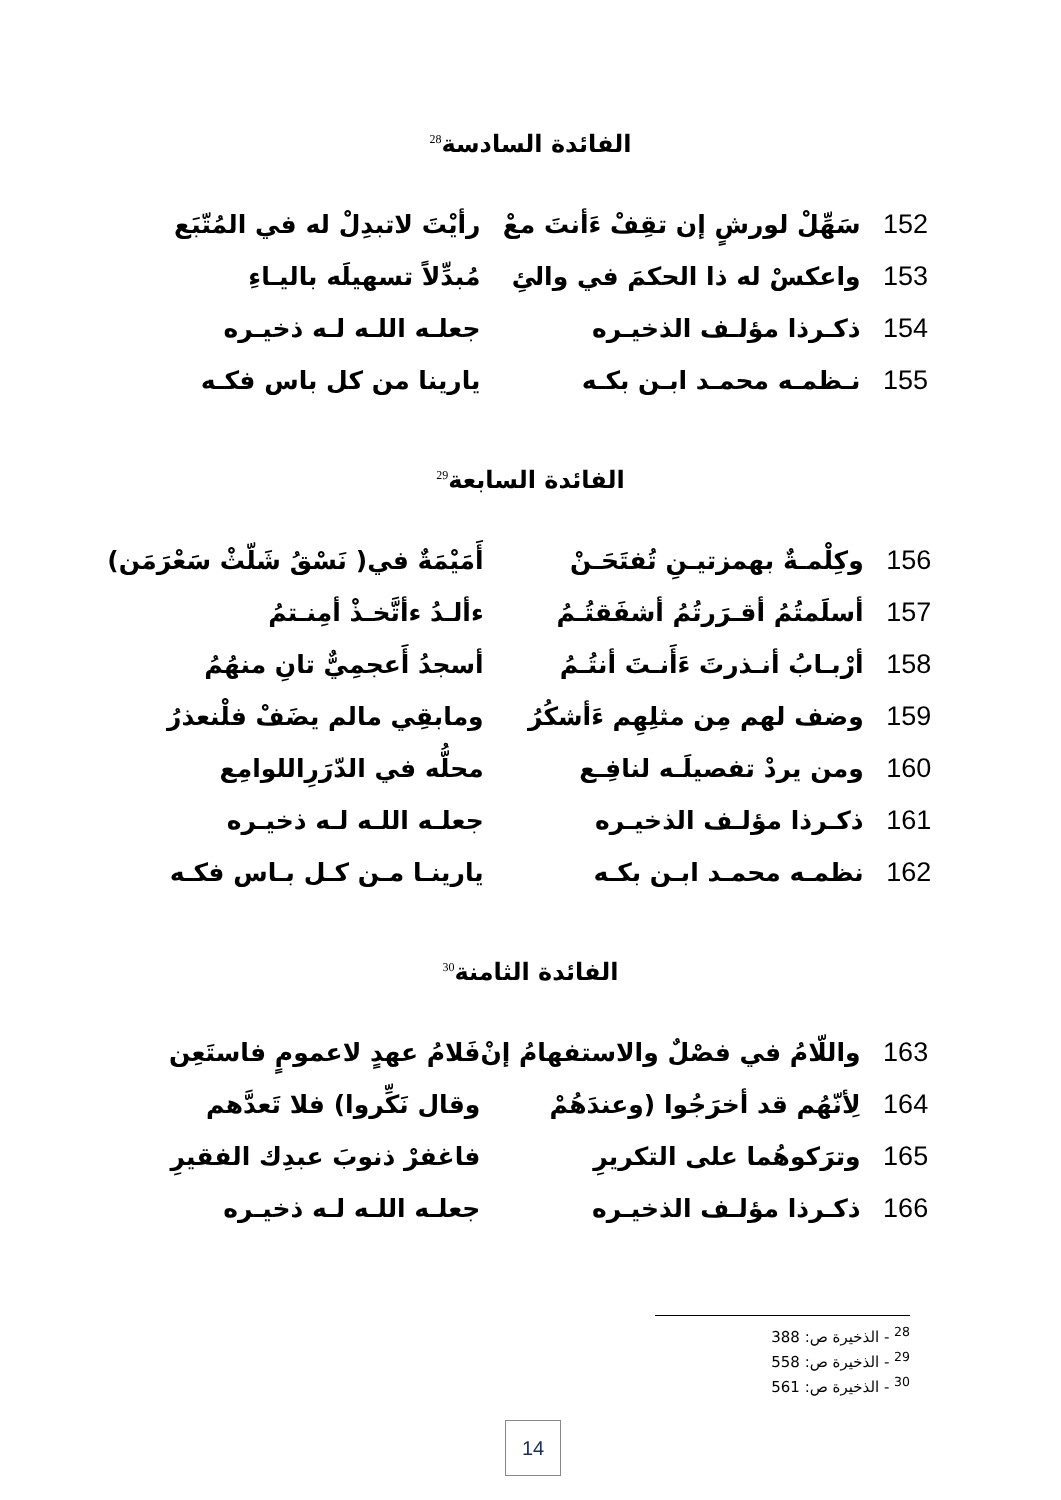الفائدة السادسة<sup>28</sup>
| 152 | سَهِّلْ لورشٍ إن تقِفْ ءَأنتَ معْ | رأيْتَ لاتبدِلْ له في المُتّبَع |
| 153 | واعكسْ له ذا الحكمَ في والئِ | مُبدِّلاً تسهيلَه باليـاءِ |
| 154 | ذكـرذا مؤلـف الذخيـره | جعلـه اللـه لـه ذخيـره |
| 155 | نـظمـه محمـد ابـن بكـه | يارينا من كل باس فكـه |
الفائدة السابعة<sup>29</sup>
| 156 | وكِلْمـةٌ بهمزتيـنِ تُفتَحَـنْ | أَمَيْمَةٌ في( نَسْقُ شَلّثْ سَعْرَمَن) |
| 157 | أسلَمتُمُ أقـرَرتُمُ أشفَقتُـمُ | ءألـدُ ءأتَّخـذْ أمِنـتمُ |
| 158 | أرْبـابُ أنـذرتَ ءَأَنـتَ أنتُـمُ | أسجدُ أَعجمِيٌّ تانِ منهُمُ |
| 159 | وضف لهم مِن مثلِهِم ءَأشكُرُ | ومابقِي مالم يضَفْ فلْنعذرُ |
| 160 | ومن يردْ تفصيلَـه لنافِـع | محلُّه في الدّرَرِاللوامِع |
| 161 | ذكـرذا مؤلـف الذخيـره | جعلـه اللـه لـه ذخيـره |
| 162 | نظمـه محمـد ابـن بكـه | يارينـا مـن كـل بـاس فكـه |
الفائدة الثامنة<sup>30</sup>
| 163 | واللّامُ في فصْلٌ والاستفهامُ إنْ | فَلامُ عهدٍ لاعمومٍ فاستَعِن |
| 164 | لِأنّهُم قد أخرَجُوا (وعندَهُمْ | وقال نَكِّروا) فلا تَعدَّهم |
| 165 | وترَكوهُما على التكريرِ | فاغفرْ ذنوبَ عبدِك الفقيرِ |
| 166 | ذكـرذا مؤلـف الذخيـره | جعلـه اللـه لـه ذخيـره |
<sup>28</sup> - الذخيرة ص: 388
<sup>29</sup> - الذخيرة ص: 558
<sup>30</sup> - الذخيرة ص: 561
14